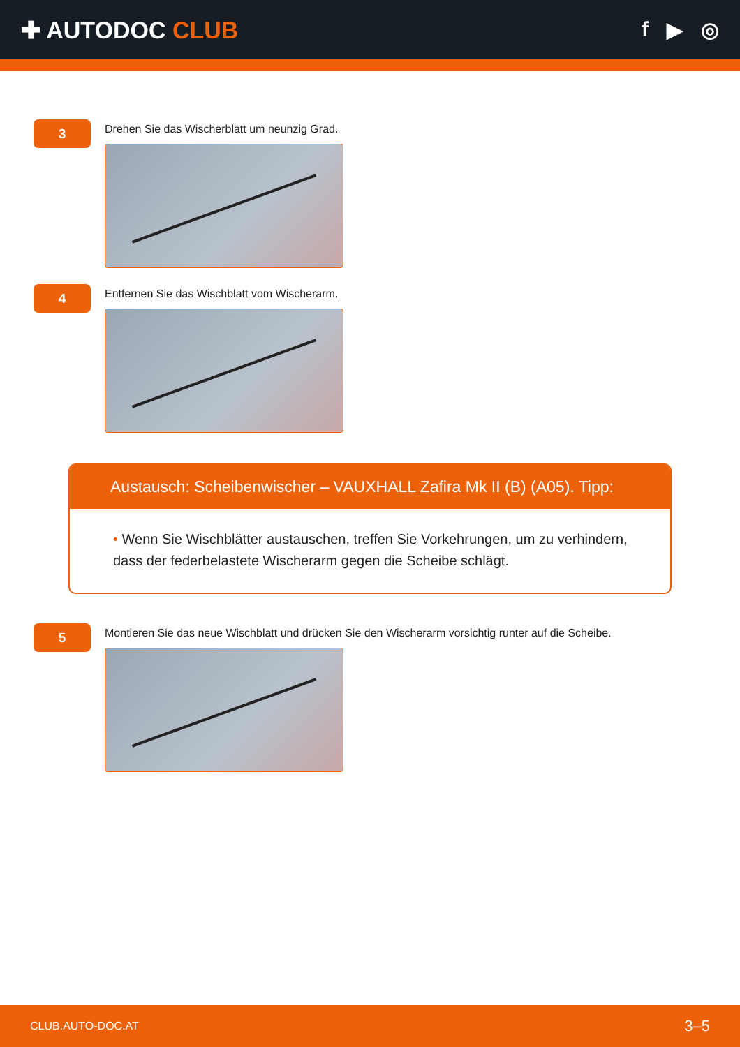✚ AUTODOC CLUB f ▶ ◎
3
Drehen Sie das Wischerblatt um neunzig Grad.
4
Entfernen Sie das Wischblatt vom Wischerarm.
Austausch: Scheibenwischer – VAUXHALL Zafira Mk II (B) (A05). Tipp:
• Wenn Sie Wischblätter austauschen, treffen Sie Vorkehrungen, um zu verhindern, dass der federbelastete Wischerarm gegen die Scheibe schlägt.
5
Montieren Sie das neue Wischblatt und drücken Sie den Wischerarm vorsichtig runter auf die Scheibe.
CLUB.AUTO-DOC.AT 3–5